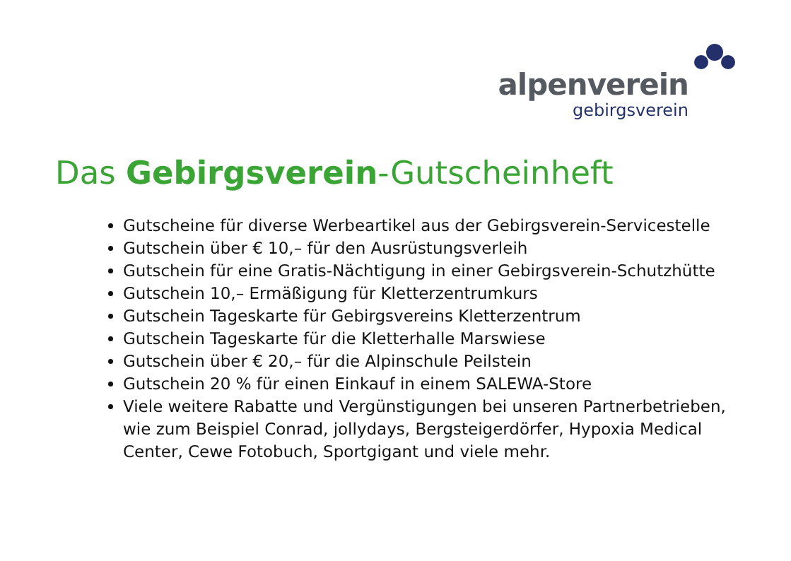alpenverein
gebirgsverein
Das Gebirgsverein-Gutscheinheft
Gutscheine für diverse Werbeartikel aus der Gebirgsverein-Servicestelle
Gutschein über € 10,– für den Ausrüstungsverleih
Gutschein für eine Gratis-Nächtigung in einer Gebirgsverein-Schutzhütte
Gutschein 10,– Ermäßigung für Kletterzentrumkurs
Gutschein Tageskarte für Gebirgsvereins Kletterzentrum
Gutschein Tageskarte für die Kletterhalle Marswiese
Gutschein über € 20,– für die Alpinschule Peilstein
Gutschein 20 % für einen Einkauf in einem SALEWA-Store
Viele weitere Rabatte und Vergünstigungen bei unseren Partnerbetrieben, wie zum Beispiel Conrad, jollydays, Bergsteigerdörfer, Hypoxia Medical Center, Cewe Fotobuch, Sportgigant und viele mehr.